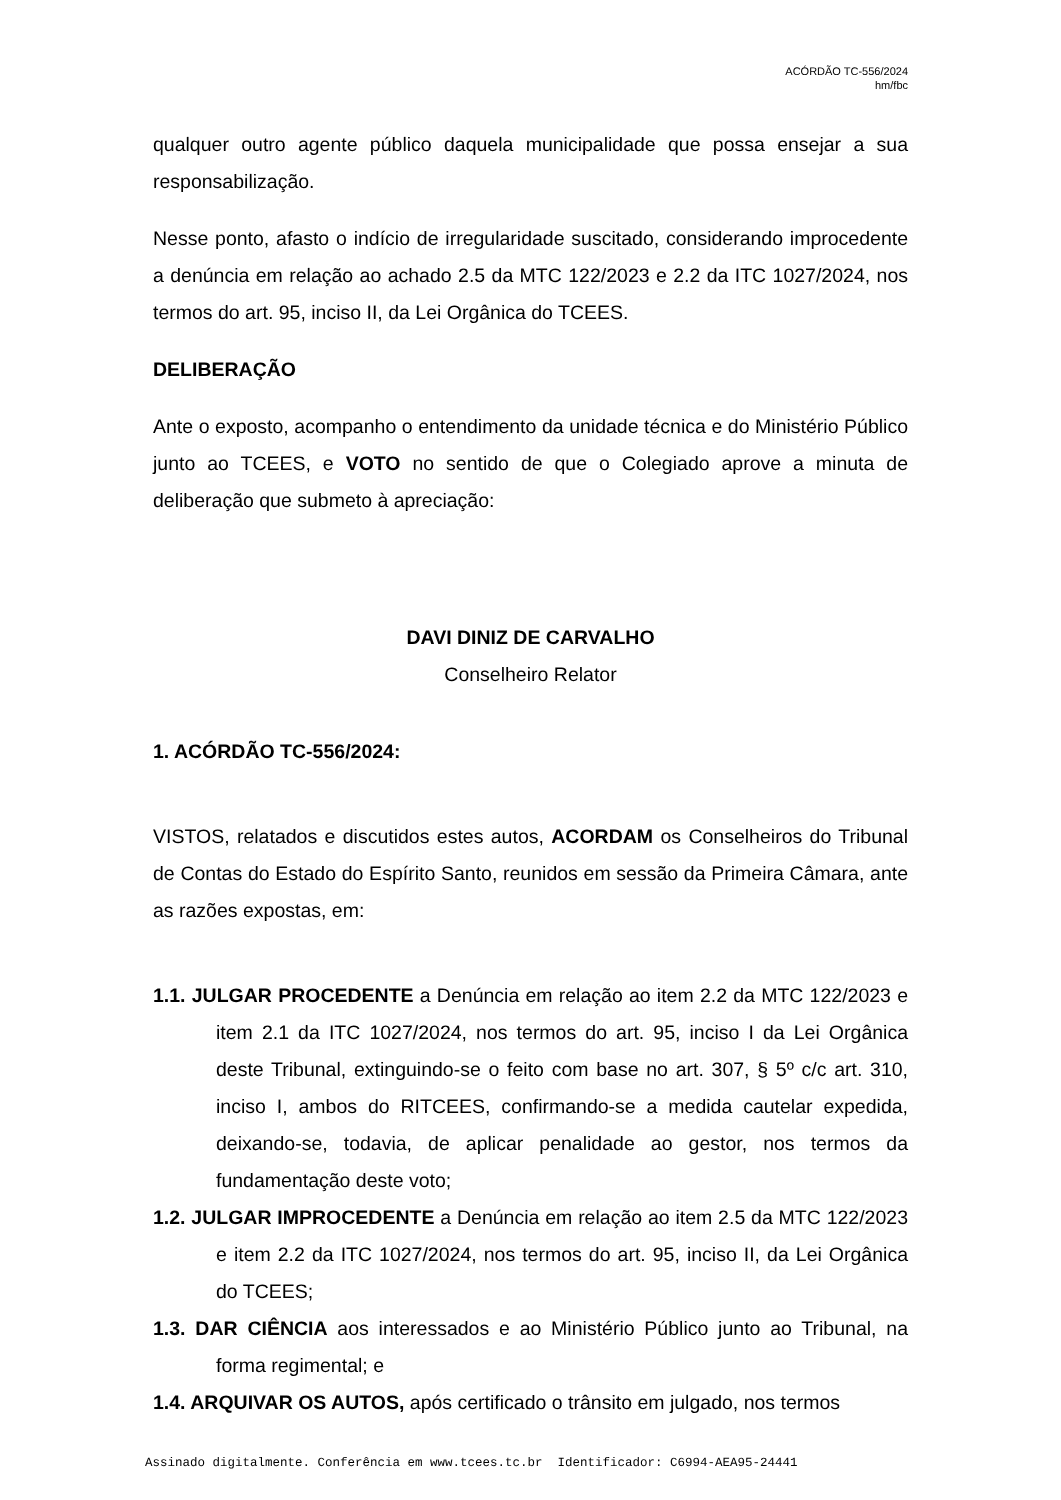ACÓRDÃO TC-556/2024
hm/fbc
qualquer outro agente público daquela municipalidade que possa ensejar a sua responsabilização.
Nesse ponto, afasto o indício de irregularidade suscitado, considerando improcedente a denúncia em relação ao achado 2.5 da MTC 122/2023 e 2.2 da ITC 1027/2024, nos termos do art. 95, inciso II, da Lei Orgânica do TCEES.
DELIBERAÇÃO
Ante o exposto, acompanho o entendimento da unidade técnica e do Ministério Público junto ao TCEES, e VOTO no sentido de que o Colegiado aprove a minuta de deliberação que submeto à apreciação:
DAVI DINIZ DE CARVALHO
Conselheiro Relator
1. ACÓRDÃO TC-556/2024:
VISTOS, relatados e discutidos estes autos, ACORDAM os Conselheiros do Tribunal de Contas do Estado do Espírito Santo, reunidos em sessão da Primeira Câmara, ante as razões expostas, em:
1.1. JULGAR PROCEDENTE a Denúncia em relação ao item 2.2 da MTC 122/2023 e item 2.1 da ITC 1027/2024, nos termos do art. 95, inciso I da Lei Orgânica deste Tribunal, extinguindo-se o feito com base no art. 307, § 5º c/c art. 310, inciso I, ambos do RITCEES, confirmando-se a medida cautelar expedida, deixando-se, todavia, de aplicar penalidade ao gestor, nos termos da fundamentação deste voto;
1.2. JULGAR IMPROCEDENTE a Denúncia em relação ao item 2.5 da MTC 122/2023 e item 2.2 da ITC 1027/2024, nos termos do art. 95, inciso II, da Lei Orgânica do TCEES;
1.3. DAR CIÊNCIA aos interessados e ao Ministério Público junto ao Tribunal, na forma regimental; e
1.4. ARQUIVAR OS AUTOS, após certificado o trânsito em julgado, nos termos
Assinado digitalmente. Conferência em www.tcees.tc.br Identificador: C6994-AEA95-24441